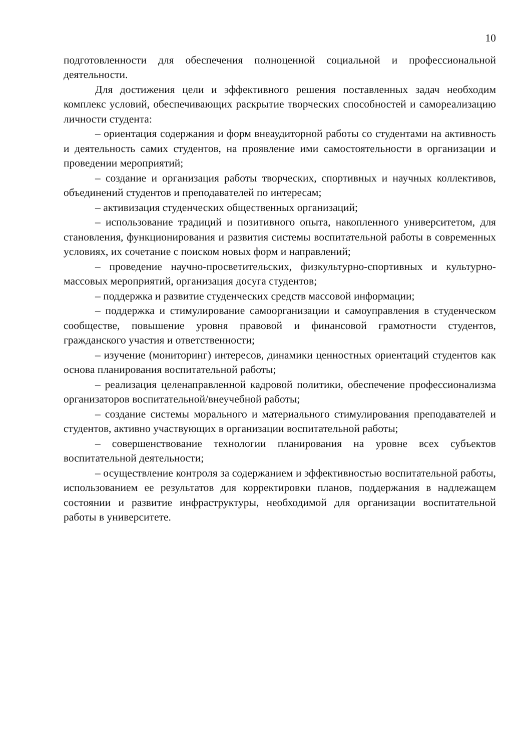10
подготовленности для обеспечения полноценной социальной и профессиональной деятельности.
Для достижения цели и эффективного решения поставленных задач необходим комплекс условий, обеспечивающих раскрытие творческих способностей и самореализацию личности студента:
– ориентация содержания и форм внеаудиторной работы со студентами на активность и деятельность самих студентов, на проявление ими самостоятельности в организации и проведении мероприятий;
– создание и организация работы творческих, спортивных и научных коллективов, объединений студентов и преподавателей по интересам;
– активизация студенческих общественных организаций;
– использование традиций и позитивного опыта, накопленного университетом, для становления, функционирования и развития системы воспитательной работы в современных условиях, их сочетание с поиском новых форм и направлений;
– проведение научно-просветительских, физкультурно-спортивных и культурно-массовых мероприятий, организация досуга студентов;
– поддержка и развитие студенческих средств массовой информации;
– поддержка и стимулирование самоорганизации и самоуправления в студенческом сообществе, повышение уровня правовой и финансовой грамотности студентов, гражданского участия и ответственности;
– изучение (мониторинг) интересов, динамики ценностных ориентаций студентов как основа планирования воспитательной работы;
– реализация целенаправленной кадровой политики, обеспечение профессионализма организаторов воспитательной/внеучебной работы;
– создание системы морального и материального стимулирования преподавателей и студентов, активно участвующих в организации воспитательной работы;
– совершенствование технологии планирования на уровне всех субъектов воспитательной деятельности;
– осуществление контроля за содержанием и эффективностью воспитательной работы, использованием ее результатов для корректировки планов, поддержания в надлежащем состоянии и развитие инфраструктуры, необходимой для организации воспитательной работы в университете.